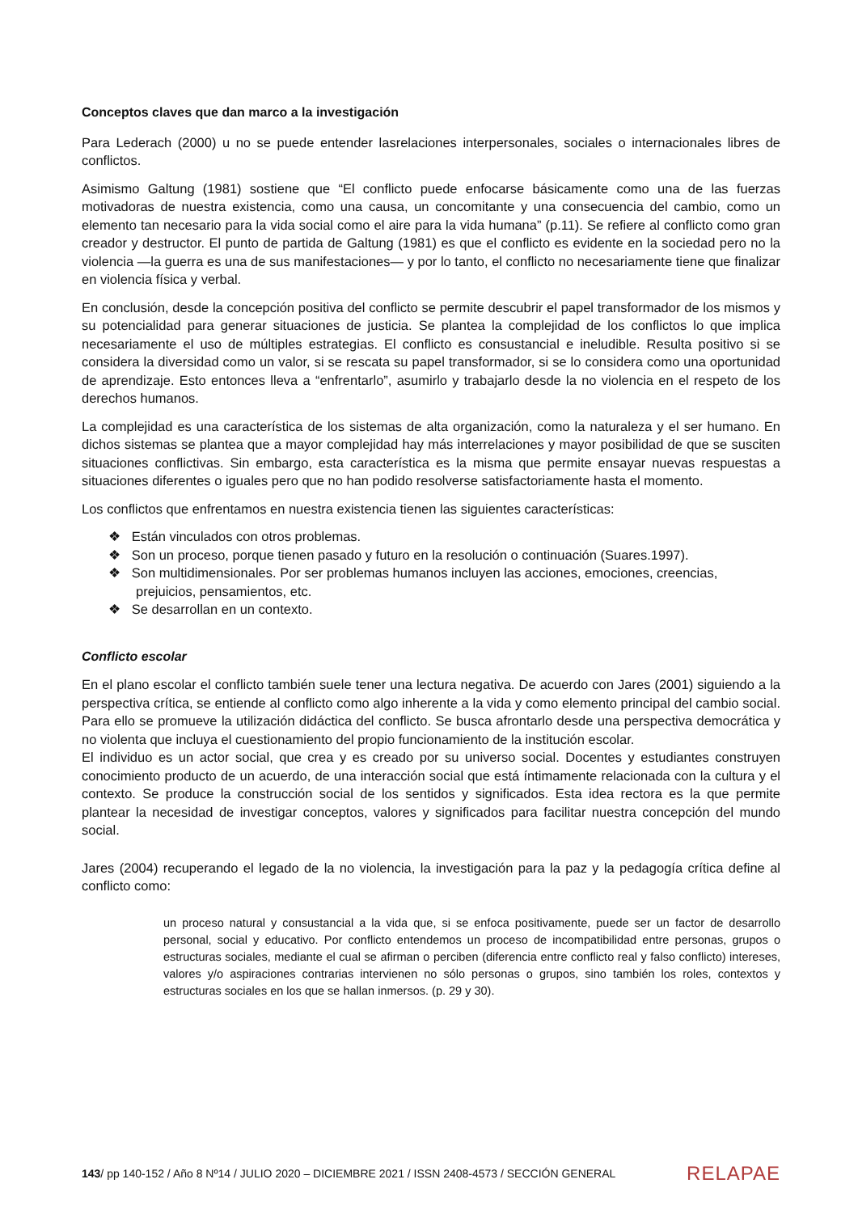Conceptos claves que dan marco a la investigación
Para Lederach (2000) u no se puede entender lasrelaciones interpersonales, sociales o internacionales libres de conflictos.
Asimismo Galtung (1981) sostiene que “El conflicto puede enfocarse básicamente como una de las fuerzas motivadoras de nuestra existencia, como una causa, un concomitante y una consecuencia del cambio, como un elemento tan necesario para la vida social como el aire para la vida humana” (p.11). Se refiere al conflicto como gran creador y destructor. El punto de partida de Galtung (1981) es que el conflicto es evidente en la sociedad pero no la violencia —la guerra es una de sus manifestaciones— y por lo tanto, el conflicto no necesariamente tiene que finalizar en violencia física y verbal.
En conclusión, desde la concepción positiva del conflicto se permite descubrir el papel transformador de los mismos y su potencialidad para generar situaciones de justicia. Se plantea la complejidad de los conflictos lo que implica necesariamente el uso de múltiples estrategias. El conflicto es consustancial e ineludible. Resulta positivo si se considera la diversidad como un valor, si se rescata su papel transformador, si se lo considera como una oportunidad de aprendizaje. Esto entonces lleva a “enfrentarlo”, asumirlo y trabajarlo desde la no violencia en el respeto de los derechos humanos.
La complejidad es una característica de los sistemas de alta organización, como la naturaleza y el ser humano. En dichos sistemas se plantea que a mayor complejidad hay más interrelaciones y mayor posibilidad de que se susciten situaciones conflictivas. Sin embargo, esta característica es la misma que permite ensayar nuevas respuestas a situaciones diferentes o iguales pero que no han podido resolverse satisfactoriamente hasta el momento.
Los conflictos que enfrentamos en nuestra existencia tienen las siguientes características:
❖ Están vinculados con otros problemas.
❖ Son un proceso, porque tienen pasado y futuro en la resolución o continuación (Suares.1997).
❖ Son multidimensionales. Por ser problemas humanos incluyen las acciones, emociones, creencias, prejuicios, pensamientos, etc.
❖ Se desarrollan en un contexto.
Conflicto escolar
En el plano escolar el conflicto también suele tener una lectura negativa. De acuerdo con Jares (2001) siguiendo a la perspectiva crítica, se entiende al conflicto como algo inherente a la vida y como elemento principal del cambio social. Para ello se promueve la utilización didáctica del conflicto. Se busca afrontarlo desde una perspectiva democrática y no violenta que incluya el cuestionamiento del propio funcionamiento de la institución escolar.
El individuo es un actor social, que crea y es creado por su universo social. Docentes y estudiantes construyen conocimiento producto de un acuerdo, de una interacción social que está íntimamente relacionada con la cultura y el contexto. Se produce la construcción social de los sentidos y significados. Esta idea rectora es la que permite plantear la necesidad de investigar conceptos, valores y significados para facilitar nuestra concepción del mundo social.
Jares (2004) recuperando el legado de la no violencia, la investigación para la paz y la pedagogía crítica define al conflicto como:
un proceso natural y consustancial a la vida que, si se enfoca positivamente, puede ser un factor de desarrollo personal, social y educativo. Por conflicto entendemos un proceso de incompatibilidad entre personas, grupos o estructuras sociales, mediante el cual se afirman o perciben (diferencia entre conflicto real y falso conflicto) intereses, valores y/o aspiraciones contrarias intervienen no sólo personas o grupos, sino también los roles, contextos y estructuras sociales en los que se hallan inmersos. (p. 29 y 30).
143/ pp 140-152 / Año 8 Nº14 / JULIO 2020 – DICIEMBRE 2021 / ISSN 2408-4573 / SECCIÓN GENERAL RELAPAE